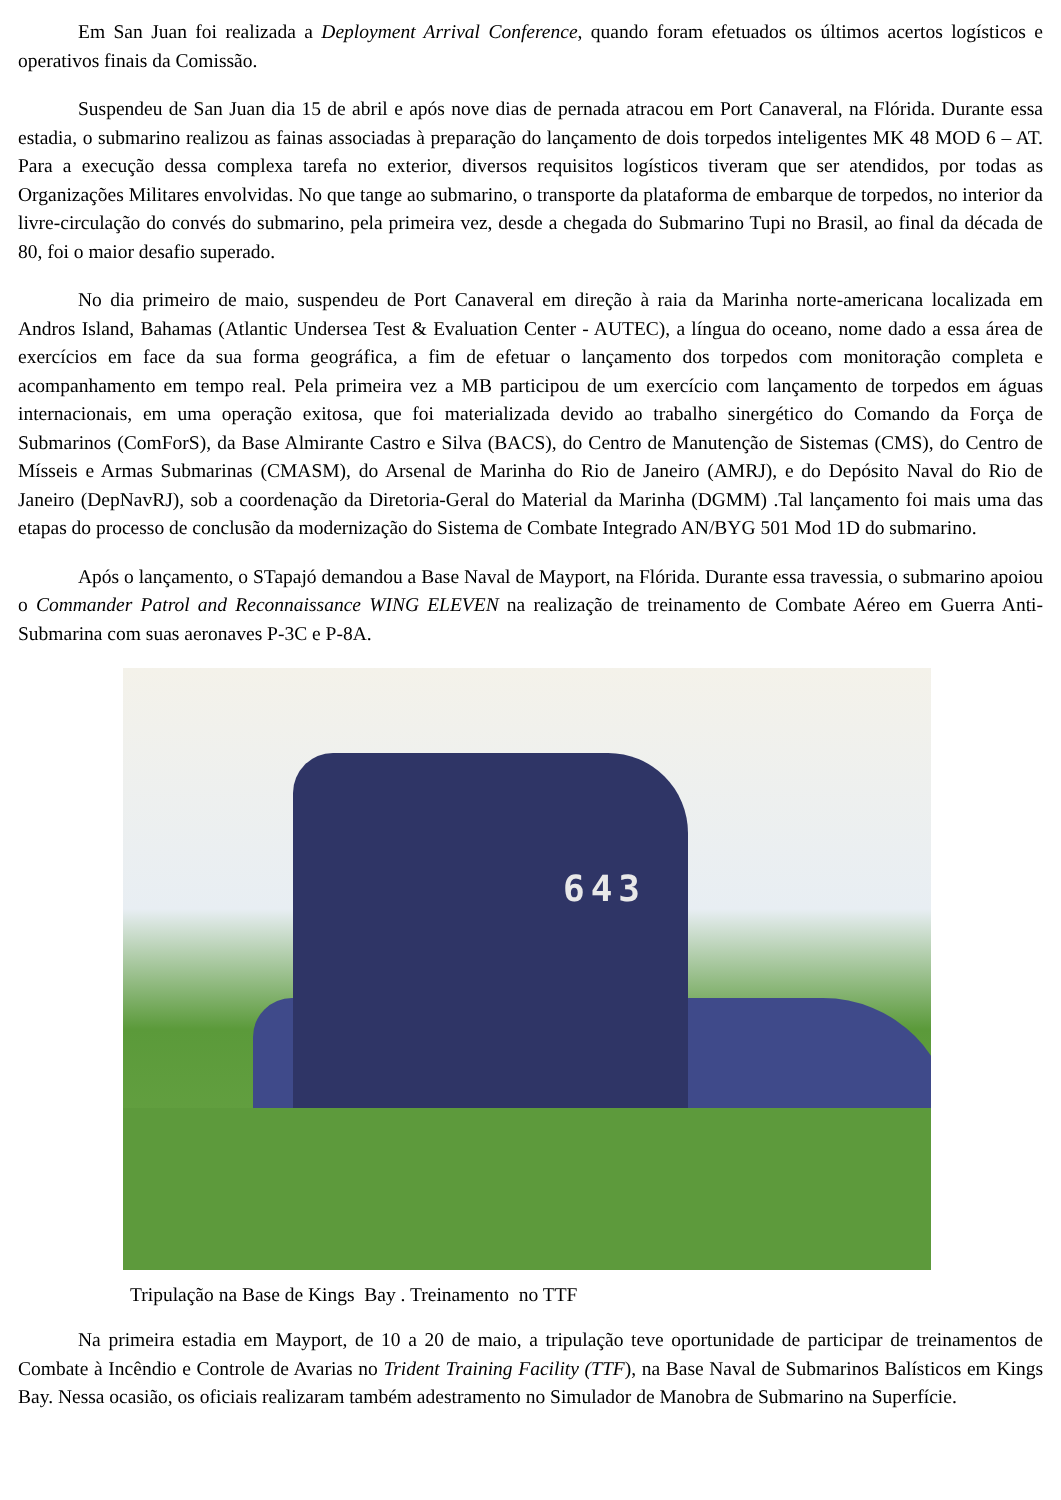Em San Juan foi realizada a Deployment Arrival Conference, quando foram efetuados os últimos acertos logísticos e operativos finais da Comissão.
Suspendeu de San Juan dia 15 de abril e após nove dias de pernada atracou em Port Canaveral, na Flórida. Durante essa estadia, o submarino realizou as fainas associadas à preparação do lançamento de dois torpedos inteligentes MK 48 MOD 6 – AT. Para a execução dessa complexa tarefa no exterior, diversos requisitos logísticos tiveram que ser atendidos, por todas as Organizações Militares envolvidas. No que tange ao submarino, o transporte da plataforma de embarque de torpedos, no interior da livre-circulação do convés do submarino, pela primeira vez, desde a chegada do Submarino Tupi no Brasil, ao final da década de 80, foi o maior desafio superado.
No dia primeiro de maio, suspendeu de Port Canaveral em direção à raia da Marinha norte-americana localizada em Andros Island, Bahamas (Atlantic Undersea Test & Evaluation Center - AUTEC), a língua do oceano, nome dado a essa área de exercícios em face da sua forma geográfica, a fim de efetuar o lançamento dos torpedos com monitoração completa e acompanhamento em tempo real. Pela primeira vez a MB participou de um exercício com lançamento de torpedos em águas internacionais, em uma operação exitosa, que foi materializada devido ao trabalho sinergético do Comando da Força de Submarinos (ComForS), da Base Almirante Castro e Silva (BACS), do Centro de Manutenção de Sistemas (CMS), do Centro de Mísseis e Armas Submarinas (CMASM), do Arsenal de Marinha do Rio de Janeiro (AMRJ), e do Depósito Naval do Rio de Janeiro (DepNavRJ), sob a coordenação da Diretoria-Geral do Material da Marinha (DGMM) .Tal lançamento foi mais uma das etapas do processo de conclusão da modernização do Sistema de Combate Integrado AN/BYG 501 Mod 1D do submarino.
Após o lançamento, o STapajó demandou a Base Naval de Mayport, na Flórida. Durante essa travessia, o submarino apoiou o Commander Patrol and Reconnaissance WING ELEVEN na realização de treinamento de Combate Aéreo em Guerra Anti-Submarina com suas aeronaves P-3C e P-8A.
643
Tripulação na Base de Kings Bay . Treinamento no TTF
Na primeira estadia em Mayport, de 10 a 20 de maio, a tripulação teve oportunidade de participar de treinamentos de Combate à Incêndio e Controle de Avarias no Trident Training Facility (TTF), na Base Naval de Submarinos Balísticos em Kings Bay. Nessa ocasião, os oficiais realizaram também adestramento no Simulador de Manobra de Submarino na Superfície.